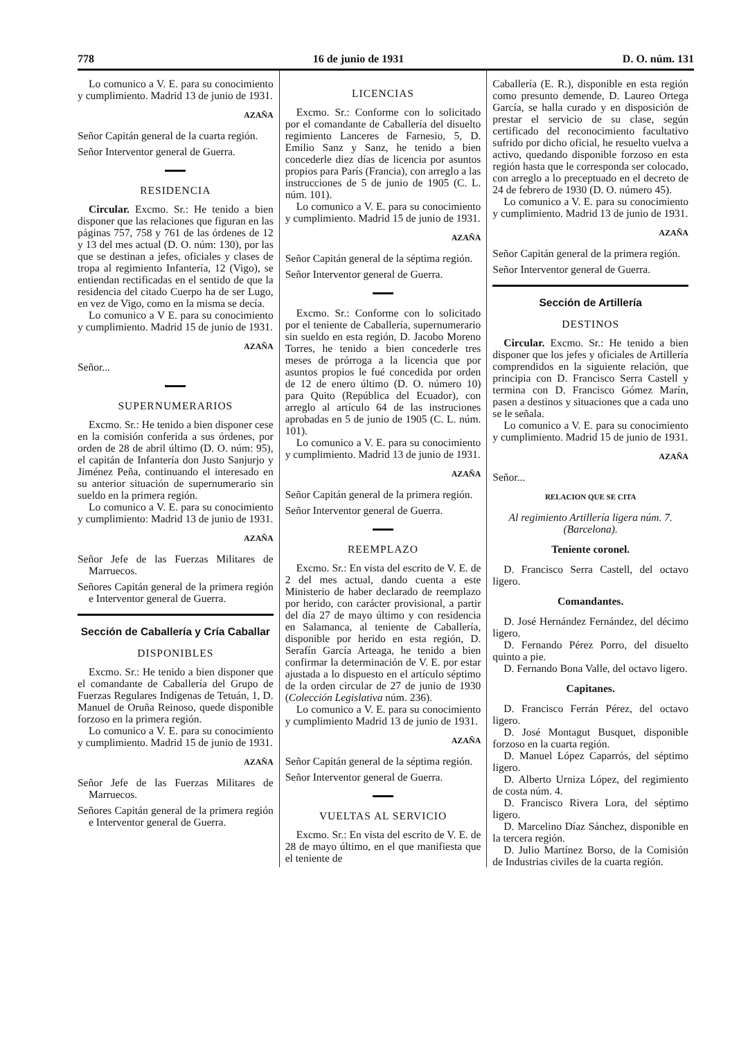778 16 de junio de 1931 D. O. núm. 131
Lo comunico a V. E. para su conocimiento y cumplimiento. Madrid 13 de junio de 1931.
AZAÑA
Señor Capitán general de la cuarta región.
Señor Interventor general de Guerra.
RESIDENCIA
Circular. Excmo. Sr.: He tenido a bien disponer que las relaciones que figuran en las páginas 757, 758 y 761 de las órdenes de 12 y 13 del mes actual (D. O. núm: 130), por las que se destinan a jefes, oficiales y clases de tropa al regimiento Infantería, 12 (Vigo), se entiendan rectificadas en el sentido de que la residencia del citado Cuerpo ha de ser Lugo, en vez de Vigo, como en la misma se decía.
Lo comunico a V E. para su conocimiento y cumplimiento. Madrid 15 de junio de 1931.
AZAÑA
Señor...
SUPERNUMERARIOS
Excmo. Sr.: He tenido a bien disponer cese en la comisión conferida a sus órdenes, por orden de 28 de abril último (D. O. núm: 95), el capitán de Infantería don Justo Sanjurjo y Jiménez Peña, continuando el interesado en su anterior situación de supernumerario sin sueldo en la primera región.
Lo comunico a V. E. para su conocimiento y cumplimiento: Madrid 13 de junio de 1931.
AZAÑA
Señor Jefe de las Fuerzas Militares de Marruecos.
Señores Capitán general de la primera región e Interventor general de Guerra.
Sección de Caballería y Cría Caballar
DISPONIBLES
Excmo. Sr.: He tenido a bien disponer que el comandante de Caballería del Grupo de Fuerzas Regulares Indígenas de Tetuán, 1, D. Manuel de Oruña Reinoso, quede disponible forzoso en la primera región.
Lo comunico a V. E. para su conocimiento y cumplimiento. Madrid 15 de junio de 1931.
AZAÑA
Señor Jefe de las Fuerzas Militares de Marruecos.
Señores Capitán general de la primera región e Interventor general de Guerra.
LICENCIAS
Excmo. Sr.: Conforme con lo solicitado por el comandante de Caballería del disuelto regimiento Lanceres de Farnesio, 5, D. Emilio Sanz y Sanz, he tenido a bien concederle diez días de licencia por asuntos propios para París (Francia), con arreglo a las instrucciones de 5 de junio de 1905 (C. L. núm. 101).
Lo comunico a V. E. para su conocimiento y cumplimiento. Madrid 15 de junio de 1931.
AZAÑA
Señor Capitán general de la séptima región.
Señor Interventor general de Guerra.
Excmo. Sr.: Conforme con lo solicitado por el teniente de Caballería, supernumerario sin sueldo en esta región, D. Jacobo Moreno Torres, he tenido a bien concederle tres meses de prórroga a la licencia que por asuntos propios le fué concedida por orden de 12 de enero último (D. O. número 10) para Quito (República del Ecuador), con arreglo al artículo 64 de las instruciones aprobadas en 5 de junio de 1905 (C. L. núm. 101).
Lo comunico a V. E. para su conocimiento y cumplimiento. Madrid 13 de junio de 1931.
AZAÑA
Señor Capitán general de la primera región.
Señor Interventor general de Guerra.
REEMPLAZO
Excmo. Sr.: En vista del escrito de V. E. de 2 del mes actual, dando cuenta a este Ministerio de haber declarado de reemplazo por herido, con carácter provisional, a partir del día 27 de mayo último y con residencia en Salamanca, al teniente de Caballería, disponible por herido en esta región, D. Serafín García Arteaga, he tenido a bien confirmar la determinación de V. E. por estar ajustada a lo dispuesto en el artículo séptimo de la orden circular de 27 de junio de 1930 (Colección Legislativa núm. 236).
Lo comunico a V. E. para su conocimiento y cumplimiento Madrid 13 de junio de 1931.
AZAÑA
Señor Capitán general de la séptima región.
Señor Interventor general de Guerra.
VUELTAS AL SERVICIO
Excmo. Sr.: En vista del escrito de V. E. de 28 de mayo último, en el que manifiesta que el teniente de
Caballería (E. R.), disponible en esta región como presunto demende, D. Laureo Ortega García, se halla curado y en disposición de prestar el servicio de su clase, según certificado del reconocimiento facultativo sufrido por dicho oficial, he resuelto vuelva a activo, quedando disponible forzoso en esta región hasta que le corresponda ser colocado, con arreglo a lo preceptuado en el decreto de 24 de febrero de 1930 (D. O. número 45).
Lo comunico a V. E. para su conocimiento y cumplimiento. Madrid 13 de junio de 1931.
AZAÑA
Señor Capitán general de la primera región.
Señor Interventor general de Guerra.
Sección de Artillería
DESTINOS
Circular. Excmo. Sr.: He tenido a bien disponer que los jefes y oficiales de Artillería comprendidos en la siguiente relación, que principia con D. Francisco Serra Castell y termina con D. Francisco Gómez Marín, pasen a destinos y situaciones que a cada uno se le señala.
Lo comunico a V. E. para su conocimiento y cumplimiento. Madrid 15 de junio de 1931.
AZAÑA
Señor...
RELACION QUE SE CITA
Al regimiento Artillería ligera núm. 7. (Barcelona).
Teniente coronel.
D. Francisco Serra Castell, del octavo ligero.
Comandantes.
D. José Hernández Fernández, del décimo ligero.
D. Fernando Pérez Porro, del disuelto quinto a pie.
D. Fernando Bona Valle, del octavo ligero.
Capitanes.
D. Francisco Ferrán Pérez, del octavo ligero.
D. José Montagut Busquet, disponible forzoso en la cuarta región.
D. Manuel López Caparrós, del séptimo ligero.
D. Alberto Urniza López, del regimiento de costa núm. 4.
D. Francisco Rivera Lora, del séptimo ligero.
D. Marcelino Díaz Sánchez, disponible en la tercera región.
D. Julio Martínez Borso, de la Comisión de Industrias civiles de la cuarta región.